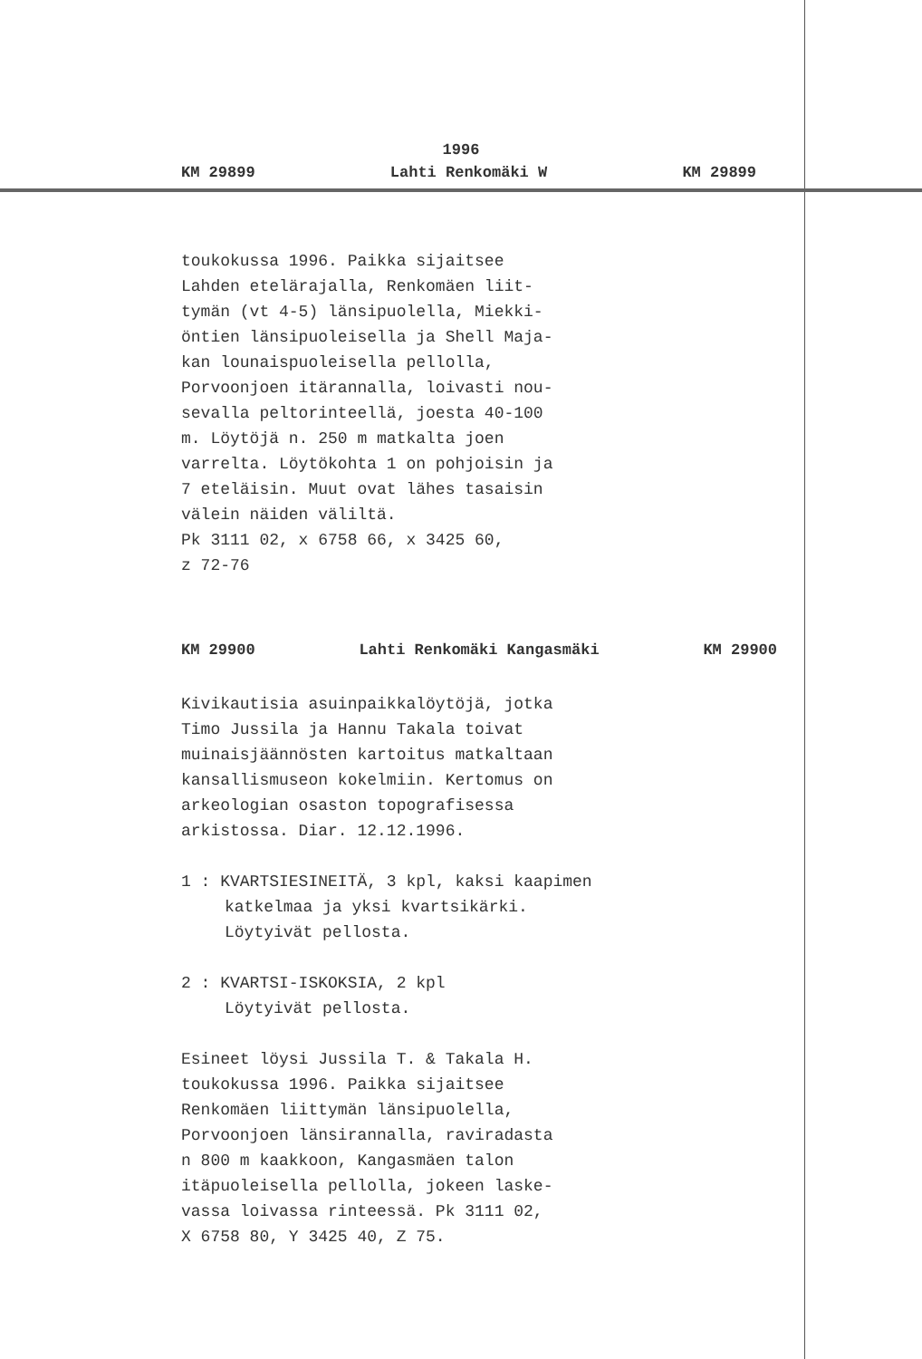1996
KM 29899 Lahti Renkomäki W KM 29899
toukokussa 1996. Paikka sijaitsee
Lahden etelärajalla, Renkomäen liit-
tymän (vt 4-5) länsipuolella, Miekki-
öntien länsipuoleisella ja Shell Maja-
kan lounaispuoleisella pellolla,
Porvoonjoen itärannalla, loivasti nou-
sevalla peltorinteellä, joesta 40-100
m. Löytöjä n. 250 m matkalta joen
varrelta. Löytökohta 1 on pohjoisin ja
7 eteläisin. Muut ovat lähes tasaisin
välein näiden väliltä.
Pk 3111 02, x 6758 66, x 3425 60,
z 72-76
KM 29900 Lahti Renkomäki Kangasmäki KM 29900
Kivikautisia asuinpaikkalöytöjä, jotka
Timo Jussila ja Hannu Takala toivat
muinaisjäännösten kartoitus matkaltaan
kansallismuseon kokelmiin. Kertomus on
arkeologian osaston topografisessa
arkistossa. Diar. 12.12.1996.
1 : KVARTSIESINEITÄ, 3 kpl, kaksi kaapimen
katkelmaa ja yksi kvartsikärki.
Löytyivät pellosta.
2 : KVARTSI-ISKOKSIA, 2 kpl
Löytyivät pellosta.
Esineet löysi Jussila T. & Takala H.
toukokussa 1996. Paikka sijaitsee
Renkomäen liittymän länsipuolella,
Porvoonjoen länsirannalla, raviradasta
n 800 m kaakkoon, Kangasmäen talon
itäpuoleisella pellolla, jokeen laske-
vassa loivassa rinteessä. Pk 3111 02,
X 6758 80, Y 3425 40, Z 75.